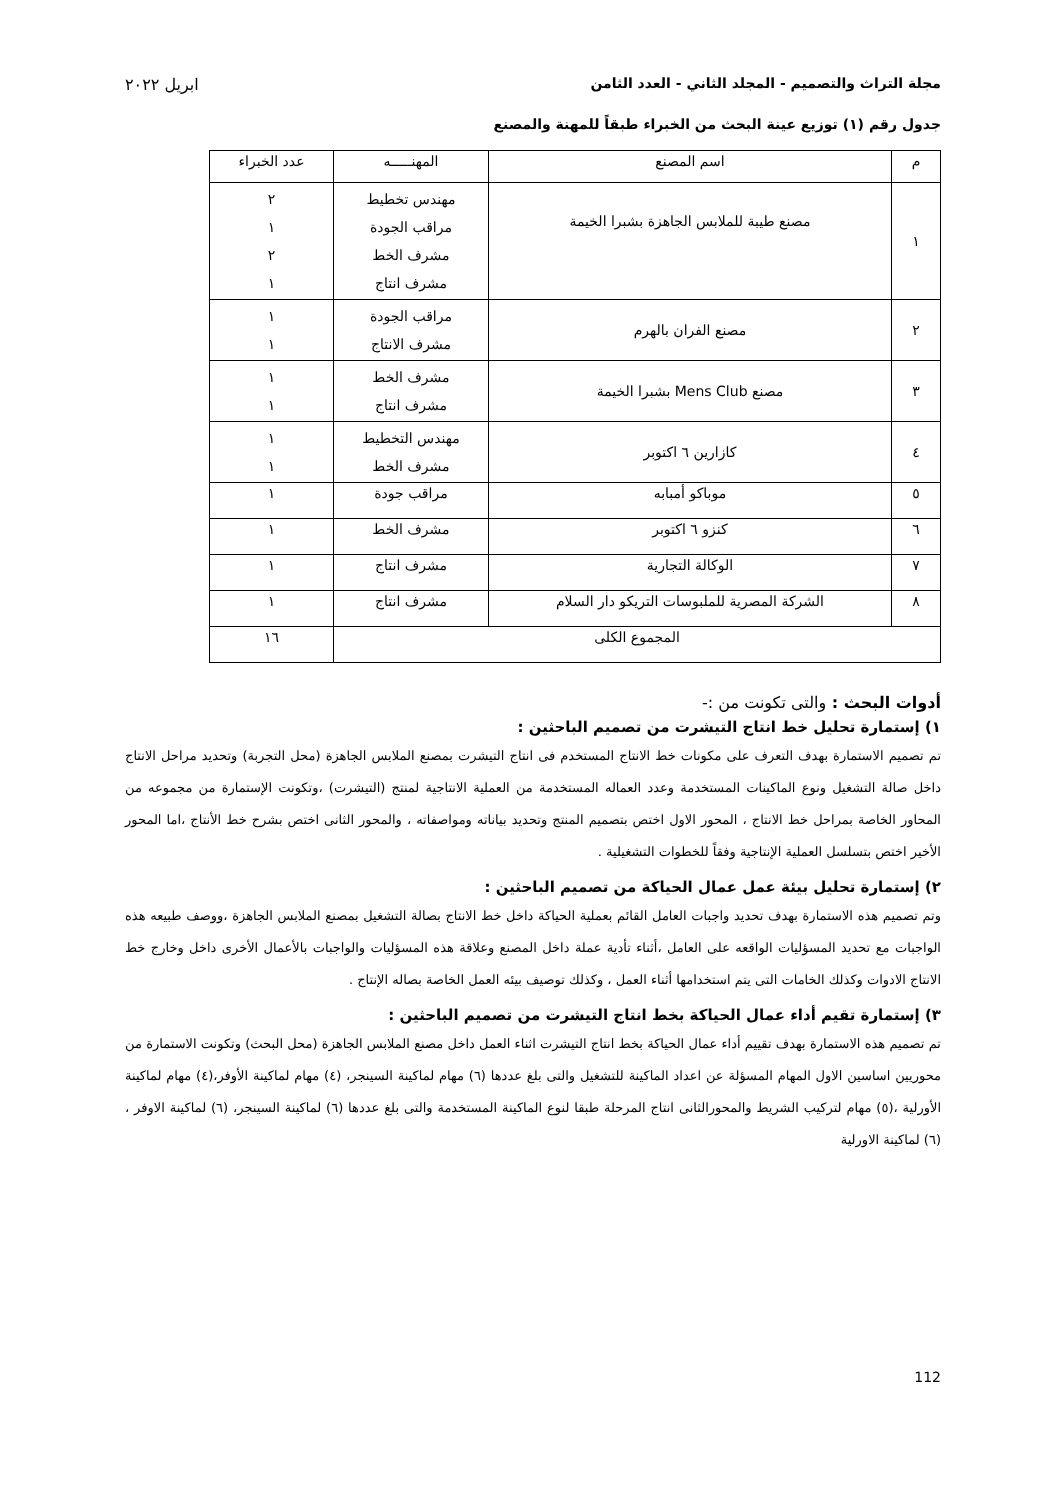مجلة التراث والتصميم - المجلد الثاني - العدد الثامن ابريل ٢٠٢٢
جدول رقم (١) توزيع عينة البحث من الخبراء طبقاً للمهنة والمصنع
| م | اسم المصنع | المهنـــــه | عدد الخبراء |
| --- | --- | --- | --- |
| ١ | مصنع طيبة للملابس الجاهزة بشبرا الخيمة | مهندس تخطيط مراقب الجودة مشرف الخط مشرف انتاج | ٢ ١ ٢ ١ |
| ٢ | مصنع الفران بالهرم | مراقب الجودة مشرف الانتاج | ١ ١ |
| ٣ | مصنع Mens Club بشبرا الخيمة | مشرف الخط مشرف انتاج | ١ ١ |
| ٤ | كازارين ٦ اكتوبر | مهندس التخطيط مشرف الخط | ١ ١ |
| ٥ | موباكو أمبابه | مراقب جودة | ١ |
| ٦ | كنزو ٦ اكتوبر | مشرف الخط | ١ |
| ٧ | الوكالة التجارية | مشرف انتاج | ١ |
| ٨ | الشركة المصرية للملبوسات التريكو دار السلام | مشرف انتاج | ١ |
| المجموع الكلى | | | ١٦ |
أدوات البحث : والتى تكونت من :-
١) إستمارة تحليل خط انتاج التيشرت من تصميم الباحثين :
تم تصميم الاستمارة بهدف التعرف على مكونات خط الانتاج المستخدم فى انتاج التيشرت بمصنع الملابس الجاهزة (محل التجربة) وتحديد مراحل الانتاج داخل صالة التشغيل ونوع الماكينات المستخدمة وعدد العماله المستخدمة من العملية الانتاجية لمنتج (التيشرت) ،وتكونت الإستمارة من مجموعه من المحاور الخاصة بمراحل خط الانتاج ، المحور الاول اختص بتصميم المنتج وتحديد بياناته ومواصفاته ، والمحور الثانى اختص بشرح خط الأنتاج ،اما المحور الأخير اختص بتسلسل العملية الإنتاجية وفقاً للخطوات التشغيلية .
٢) إستمارة تحليل بيئة عمل عمال الحياكة من تصميم الباحثين :
وتم تصميم هذه الاستمارة بهدف تحديد واجبات العامل القائم بعملية الحياكة داخل خط الانتاج بصالة التشغيل بمصنع الملابس الجاهزة ،ووصف طبيعه هذه الواجبات مع تحديد المسؤليات الواقعه على العامل ،أثناء تأدية عملة داخل المصنع وعلاقة هذه المسؤليات والواجبات بالأعمال الأخرى داخل وخارج خط الانتاج الادوات وكذلك الخامات التى يتم استخدامها أثناء العمل ، وكذلك توصيف بيئه العمل الخاصة بصاله الإنتاج .
٣) إستمارة تقيم أداء عمال الحياكة بخط انتاج التيشرت من تصميم الباحثين :
تم تصميم هذه الاستمارة بهدف تقييم أداء عمال الحياكة بخط انتاج التيشرت اثناء العمل داخل مصنع الملابس الجاهزة (محل البحث) وتكونت الاستمارة من محوريين اساسين الاول المهام المسؤلة عن اعداد الماكينة للتشغيل والتى بلغ عددها (٦) مهام لماكينة السينجر، (٤) مهام لماكينة الأوفر،(٤) مهام لماكينة الأورلية ،(٥) مهام لتركيب الشريط والمحورالثانى انتاج المرحلة طبقا لنوع الماكينة المستخدمة والتى بلغ عددها (٦) لماكينة السينجر، (٦) لماكينة الاوفر ،(٦) لماكينة الاورلية
112